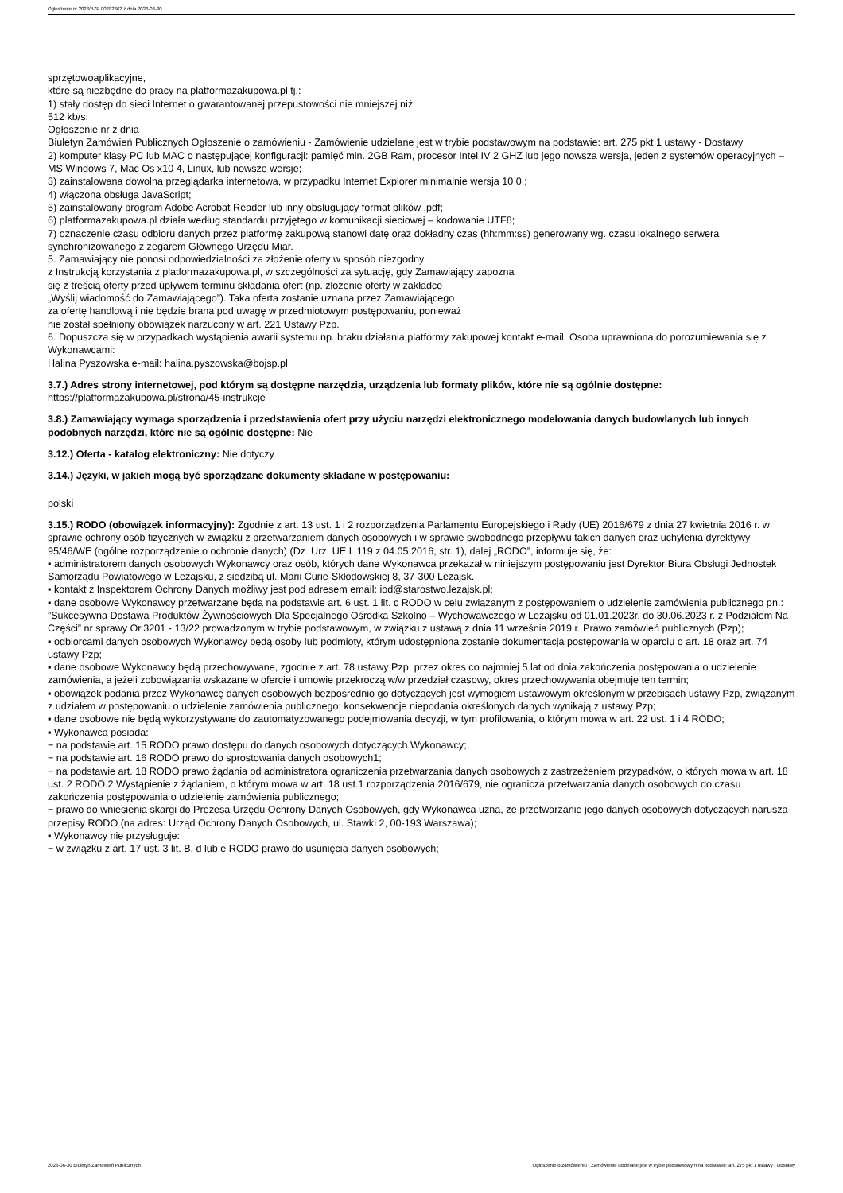Ogłoszenie nr 2023/BZP 00282862 z dnia 2023-06-30
sprzętowoaplikacyjne,
które są niezbędne do pracy na platformazakupowa.pl tj.:
1) stały dostęp do sieci Internet o gwarantowanej przepustowości nie mniejszej niż
512 kb/s;
Ogłoszenie nr z dnia
Biuletyn Zamówień Publicznych Ogłoszenie o zamówieniu - Zamówienie udzielane jest w trybie podstawowym na podstawie: art. 275 pkt 1 ustawy - Dostawy
2) komputer klasy PC lub MAC o następującej konfiguracji: pamięć min. 2GB Ram, procesor Intel IV 2 GHZ lub jego nowsza wersja, jeden z systemów operacyjnych – MS Windows 7, Mac Os x10 4, Linux, lub nowsze wersje;
3) zainstalowana dowolna przeglądarka internetowa, w przypadku Internet Explorer minimalnie wersja 10 0.;
4) włączona obsługa JavaScript;
5) zainstalowany program Adobe Acrobat Reader lub inny obsługujący format plików .pdf;
6) platformazakupowa.pl działa według standardu przyjętego w komunikacji sieciowej – kodowanie UTF8;
7) oznaczenie czasu odbioru danych przez platformę zakupową stanowi datę oraz dokładny czas (hh:mm:ss) generowany wg. czasu lokalnego serwera synchronizowanego z zegarem Głównego Urzędu Miar.
5. Zamawiający nie ponosi odpowiedzialności za złożenie oferty w sposób niezgodny
z Instrukcją korzystania z platformazakupowa.pl, w szczególności za sytuację, gdy Zamawiający zapozna
się z treścią oferty przed upływem terminu składania ofert (np. złożenie oferty w zakładce
„Wyślij wiadomość do Zamawiającego”). Taka oferta zostanie uznana przez Zamawiającego
za ofertę handlową i nie będzie brana pod uwagę w przedmiotowym postępowaniu, ponieważ
nie został spełniony obowiązek narzucony w art. 221 Ustawy Pzp.
6. Dopuszcza się w przypadkach wystąpienia awarii systemu np. braku działania platformy zakupowej kontakt e-mail. Osoba uprawniona do porozumiewania się z Wykonawcami:
Halina Pyszowska e-mail: halina.pyszowska@bojsp.pl
3.7.) Adres strony internetowej, pod którym są dostępne narzędzia, urządzenia lub formaty plików, które nie są ogólnie dostępne: https://platformazakupowa.pl/strona/45-instrukcje
3.8.) Zamawiający wymaga sporządzenia i przedstawienia ofert przy użyciu narzędzi elektronicznego modelowania danych budowlanych lub innych podobnych narzędzi, które nie są ogólnie dostępne: Nie
3.12.) Oferta - katalog elektroniczny: Nie dotyczy
3.14.) Języki, w jakich mogą być sporządzane dokumenty składane w postępowaniu:
polski
3.15.) RODO (obowiązek informacyjny): Zgodnie z art. 13 ust. 1 i 2 rozporządzenia Parlamentu Europejskiego i Rady (UE) 2016/679 z dnia 27 kwietnia 2016 r. w sprawie ochrony osób fizycznych w związku z przetwarzaniem danych osobowych i w sprawie swobodnego przepływu takich danych oraz uchylenia dyrektywy 95/46/WE (ogólne rozporządzenie o ochronie danych) (Dz. Urz. UE L 119 z 04.05.2016, str. 1), dalej „RODO”, informuje się, że:
▪ administratorem danych osobowych Wykonawcy oraz osób, których dane Wykonawca przekazał w niniejszym postępowaniu jest Dyrektor Biura Obsługi Jednostek Samorządu Powiatowego w Leżajsku, z siedzibą ul. Marii Curie-Skłodowskiej 8, 37-300 Leżajsk.
▪ kontakt z Inspektorem Ochrony Danych możliwy jest pod adresem email: iod@starostwo.lezajsk.pl;
▪ dane osobowe Wykonawcy przetwarzane będą na podstawie art. 6 ust. 1 lit. c RODO w celu związanym z postępowaniem o udzielenie zamówienia publicznego pn.: ”Sukcesywna Dostawa Produktów Żywnościowych Dla Specjalnego Ośrodka Szkolno – Wychowawczego w Leżajsku od 01.01.2023r. do 30.06.2023 r. z Podziałem Na Części” nr sprawy Or.3201 - 13/22 prowadzonym w trybie podstawowym, w związku z ustawą z dnia 11 września 2019 r. Prawo zamówień publicznych (Pzp);
▪ odbiorcami danych osobowych Wykonawcy będą osoby lub podmioty, którym udostępniona zostanie dokumentacja postępowania w oparciu o art. 18 oraz art. 74 ustawy Pzp;
▪ dane osobowe Wykonawcy będą przechowywane, zgodnie z art. 78 ustawy Pzp, przez okres co najmniej 5 lat od dnia zakończenia postępowania o udzielenie zamówienia, a jeżeli zobowiązania wskazane w ofercie i umowie przekroczą w/w przedział czasowy, okres przechowywania obejmuje ten termin;
▪ obowiązek podania przez Wykonawcę danych osobowych bezpośrednio go dotyczących jest wymogiem ustawowym określonym w przepisach ustawy Pzp, związanym z udziałem w postępowaniu o udzielenie zamówienia publicznego; konsekwencje niepodania określonych danych wynikają z ustawy Pzp;
▪ dane osobowe nie będą wykorzystywane do zautomatyzowanego podejmowania decyzji, w tym profilowania, o którym mowa w art. 22 ust. 1 i 4 RODO;
▪ Wykonawca posiada:
− na podstawie art. 15 RODO prawo dostępu do danych osobowych dotyczących Wykonawcy;
− na podstawie art. 16 RODO prawo do sprostowania danych osobowych1;
− na podstawie art. 18 RODO prawo żądania od administratora ograniczenia przetwarzania danych osobowych z zastrzeżeniem przypadków, o których mowa w art. 18 ust. 2 RODO.2 Wystąpienie z żądaniem, o którym mowa w art. 18 ust.1 rozporządzenia 2016/679, nie ogranicza przetwarzania danych osobowych do czasu zakończenia postępowania o udzielenie zamówienia publicznego;
− prawo do wniesienia skargi do Prezesa Urzędu Ochrony Danych Osobowych, gdy Wykonawca uzna, że przetwarzanie jego danych osobowych dotyczących narusza przepisy RODO (na adres: Urząd Ochrony Danych Osobowych, ul. Stawki 2, 00-193 Warszawa);
▪ Wykonawcy nie przysługuje:
− w związku z art. 17 ust. 3 lit. B, d lub e RODO prawo do usunięcia danych osobowych;
2023-06-30 Biuletyn Zamówień Publicznych Ogłoszenie o zamówieniu - Zamówienie udzielane jest w trybie podstawowym na podstawie: art. 275 pkt 1 ustawy - Dostawy